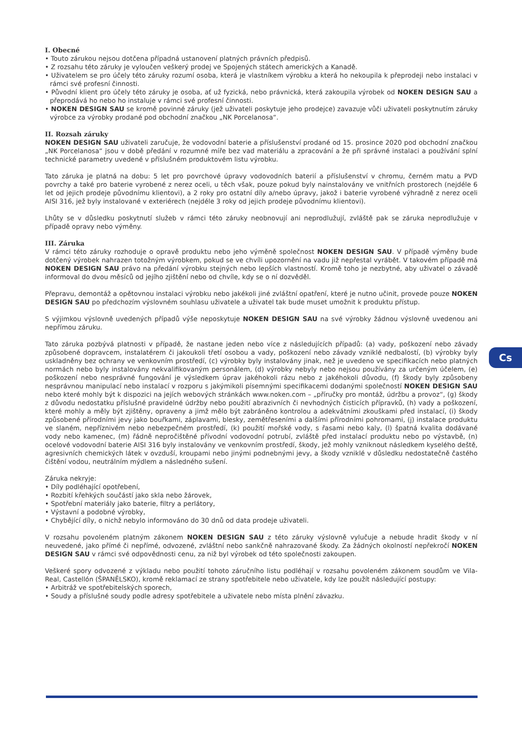I. Obecné
• Touto zárukou nejsou dotčena případná ustanovení platných právních předpisů.
• Z rozsahu této záruky je vyloučen veškerý prodej ve Spojených státech amerických a Kanadě.
• Uživatelem se pro účely této záruky rozumí osoba, která je vlastníkem výrobku a která ho nekoupila k přeprodeji nebo instalaci v rámci své profesní činnosti.
• Původní klient pro účely této záruky je osoba, ať už fyzická, nebo právnická, která zakoupila výrobek od NOKEN DESIGN SAU a přeprodává ho nebo ho instaluje v rámci své profesní činnosti.
• NOKEN DESIGN SAU se kromě povinné záruky (jež uživateli poskytuje jeho prodejce) zavazuje vůči uživateli poskytnutím záruky výrobce za výrobky prodané pod obchodní značkou „NK Porcelanosa“.
II. Rozsah záruky
NOKEN DESIGN SAU uživateli zaručuje, že vodovodní baterie a příslušenství prodané od 15. prosince 2020 pod obchodní značkou „NK Porcelanosa“ jsou v době předání v rozumné míře bez vad materiálu a zpracování a že při správné instalaci a používání splní technické parametry uvedené v příslušném produktovém listu výrobku.
Tato záruka je platná na dobu: 5 let pro povrchové úpravy vodovodních baterií a příslušenství v chromu, černém matu a PVD povrchy a také pro baterie vyrobené z nerez oceli, u těch však, pouze pokud byly nainstalovány ve vnitřních prostorech (nejdéle 6 let od jejich prodeje původnímu klientovi), a 2 roky pro ostatní díly a/nebo úpravy, jakož i baterie vyrobené výhradně z nerez oceli AISI 316, jež byly instalované v exteriérech (nejdéle 3 roky od jejich prodeje původnímu klientovi).
Lhůty se v důsledku poskytnutí služeb v rámci této záruky neobnovují ani neprodlužují, zvláště pak se záruka neprodlužuje v případě opravy nebo výměny.
III. Záruka
V rámci této záruky rozhoduje o opravě produktu nebo jeho výměně společnost NOKEN DESIGN SAU. V případě výměny bude dotčený výrobek nahrazen totožným výrobkem, pokud se ve chvíli upozornění na vadu již nepřestal vyrábět. V takovém případě má NOKEN DESIGN SAU právo na předání výrobku stejných nebo lepších vlastností. Kromě toho je nezbytné, aby uživatel o závadě informoval do dvou měsíců od jejího zjištění nebo od chvíle, kdy se o ní dozvěděl.
Přepravu, demontáž a opětovnou instalaci výrobku nebo jakékoli jiné zvláštní opatření, které je nutno učinit, provede pouze NOKEN DESIGN SAU po předchozím výslovném souhlasu uživatele a uživatel tak bude muset umožnit k produktu přístup.
S výjimkou výslovně uvedených případů výše neposkytuje NOKEN DESIGN SAU na své výrobky žádnou výslovně uvedenou ani nepřímou záruku.
Tato záruka pozbývá platnosti v případě, že nastane jeden nebo více z následujících případů: (a) vady, poškození nebo závady způsobené dopravcem, instalatérem či jakoukoli třetí osobou a vady, poškození nebo závady vzniklé nedbalostí, (b) výrobky byly uskladněny bez ochrany ve venkovním prostředí, (c) výrobky byly instalovány jinak, než je uvedeno ve specifikacích nebo platných normách nebo byly instalovány nekvalifikovaným personálem, (d) výrobky nebyly nebo nejsou používány za určeným účelem, (e) poškození nebo nesprávné fungování je výsledkem úprav jakéhokoli rázu nebo z jakéhokoli důvodu, (f) škody byly způsobeny nesprávnou manipulací nebo instalací v rozporu s jakýmikoli písemnými specifikacemi dodanými společností NOKEN DESIGN SAU nebo které mohly být k dispozici na jejích webových stránkách www.noken.com – „příručky pro montáž, údržbu a provoz“, (g) škody z důvodu nedostatku příslušné pravidelné údržby nebo použití abrazivních či nevhodných čisticích přípravků, (h) vady a poškození, které mohly a měly být zjištěny, opraveny a jimž mělo být zabráněno kontrolou a adekvátními zkouškami před instalací, (i) škody způsobené přírodními jevy jako bouřkami, záplavami, blesky, zemětřeseními a dalšími přírodními pohromami, (j) instalace produktu ve slaném, nepříznivém nebo nebezpečném prostředí, (k) použití mořské vody, s řasami nebo kaly, (l) špatná kvalita dodávané vody nebo kamenec, (m) řádně nepročištěné přívodní vodovodní potrubí, zvláště před instalací produktu nebo po výstavbě, (n) ocelové vodovodní baterie AISI 316 byly instalovány ve venkovním prostředí, škody, jež mohly vzniknout následkem kyselého deště, agresivních chemických látek v ovzduší, kroupami nebo jinými podnebnými jevy, a škody vzniklé v důsledku nedostatečně častého čištění vodou, neutrálním mýdlem a následného sušení.
Záruka nekryje:
• Díly podléhající opotřebení,
• Rozbití křehkých součástí jako skla nebo žárovek,
• Spotřební materiály jako baterie, filtry a perlátory,
• Výstavní a podobné výrobky,
• Chybějící díly, o nichž nebylo informováno do 30 dnů od data prodeje uživateli.
V rozsahu povoleném platným zákonem NOKEN DESIGN SAU z této záruky výslovně vylučuje a nebude hradit škody v ní neuvedené, jako přímé či nepřímé, odvozené, zvláštní nebo sankčně nahrazované škody. Za žádných okolností nepřekročí NOKEN DESIGN SAU v rámci své odpovědnosti cenu, za niž byl výrobek od této společnosti zakoupen.
Veškeré spory odvozené z výkladu nebo použití tohoto záručního listu podléhají v rozsahu povoleném zákonem soudům ve Vila-Real, Castellón (ŠPANĚLSKO), kromě reklamací ze strany spotřebitele nebo uživatele, kdy lze použít následující postupy:
• Arbitráž ve spotřebitelských sporech,
• Soudy a příslušné soudy podle adresy spotřebitele a uživatele nebo místa plnění závazku.
Cs